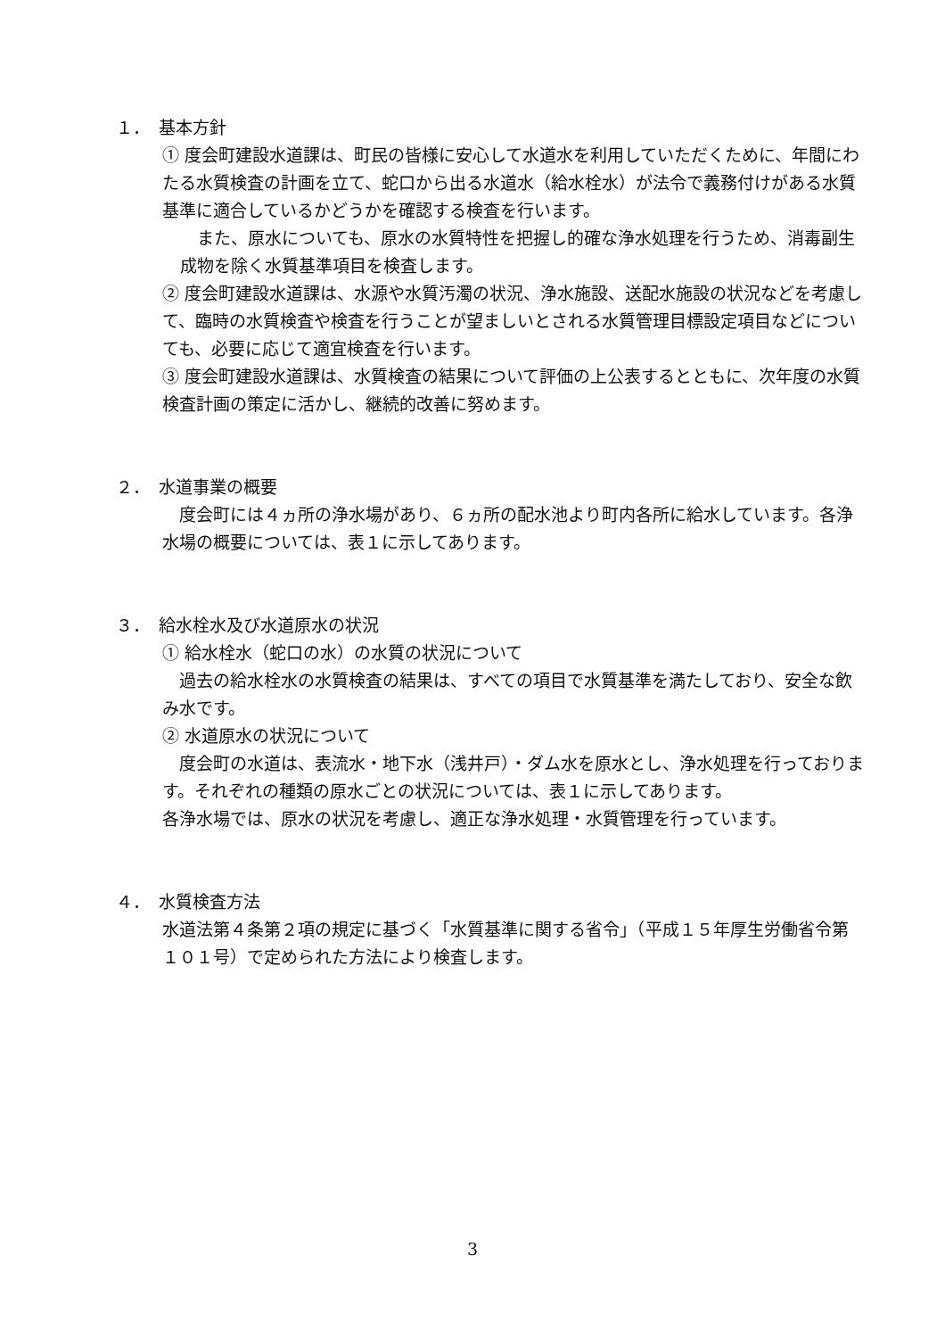１．　基本方針
① 度会町建設水道課は、町民の皆様に安心して水道水を利用していただくために、年間にわたる水質検査の計画を立て、蛇口から出る水道水（給水栓水）が法令で義務付けがある水質基準に適合しているかどうかを確認する検査を行います。
　また、原水についても、原水の水質特性を把握し的確な浄水処理を行うため、消毒副生成物を除く水質基準項目を検査します。
② 度会町建設水道課は、水源や水質汚濁の状況、浄水施設、送配水施設の状況などを考慮して、臨時の水質検査や検査を行うことが望ましいとされる水質管理目標設定項目などについても、必要に応じて適宜検査を行います。
③ 度会町建設水道課は、水質検査の結果について評価の上公表するとともに、次年度の水質検査計画の策定に活かし、継続的改善に努めます。
２．　水道事業の概要
　度会町には４ヵ所の浄水場があり、６ヵ所の配水池より町内各所に給水しています。各浄水場の概要については、表１に示してあります。
３．　給水栓水及び水道原水の状況
① 給水栓水（蛇口の水）の水質の状況について
　過去の給水栓水の水質検査の結果は、すべての項目で水質基準を満たしており、安全な飲み水です。
② 水道原水の状況について
　度会町の水道は、表流水・地下水（浅井戸）・ダム水を原水とし、浄水処理を行っております。それぞれの種類の原水ごとの状況については、表１に示してあります。
各浄水場では、原水の状況を考慮し、適正な浄水処理・水質管理を行っています。
４．　水質検査方法
水道法第４条第２項の規定に基づく「水質基準に関する省令」（平成１５年厚生労働省令第１０１号）で定められた方法により検査します。
3